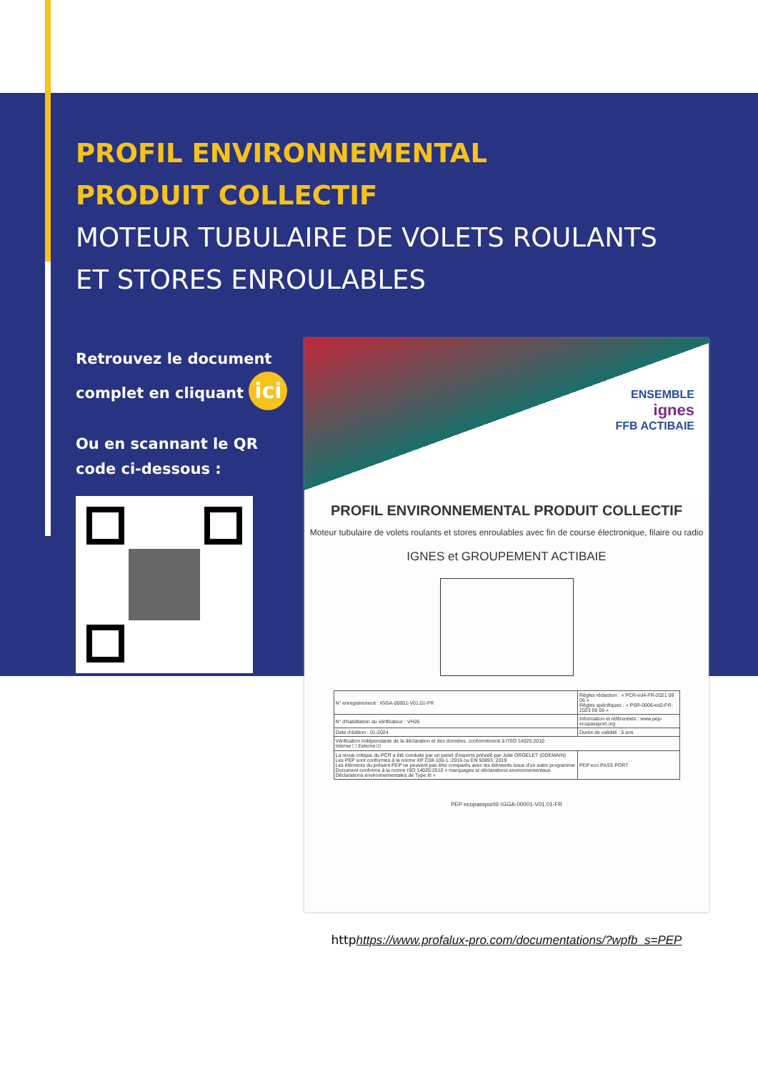PROFIL ENVIRONNEMENTAL
PRODUIT COLLECTIF
MOTEUR TUBULAIRE DE VOLETS ROULANTS
ET STORES ENROULABLES
Retrouvez le document complet en cliquant ici
Ou en scannant le QR code ci-dessous :
ENSEMBLE
ignes
FFB ACTIBAIE
PROFIL ENVIRONNEMENTAL PRODUIT COLLECTIF
Moteur tubulaire de volets roulants et stores enroulables avec fin de course électronique, filaire ou radio
IGNES et GROUPEMENT ACTIBAIE
| N° enregistrement : IGGA-00001-V01.01-FR | Règles rédaction : « PCR-ed4-FR-2021 09 06 » Règles spécifiques : « PSR-0006-ed2-FR-2023 06 06 » |
| N° d'habilitation du vérificateur : VH26 | Information et référentiels : www.pep-ecopassport.org |
| Date d'édition : 01-2024 | Durée de validité : 5 ans |
| Vérification indépendante de la déclaration et des données, conformément à l'ISO 14025:2010 Interne ☐ Externe ☑ | |
| La revue critique du PCR a été conduite par un panel d'experts présidé par Julie ORGELET (DDEMAIN) Les PEP sont conformes à la norme XP C08-100-1 :2016 ou EN 50693 :2019 Les éléments du présent PEP ne peuvent pas être comparés avec les éléments issus d'un autre programme Document conforme à la norme ISO 14025:2010 « marquages et déclarations environnementaux. Déclarations environnementales de Type III » | PEP eco PASS PORT |
PEP ecopassport® IGGA-00001-V01.01-FR
httphttps://www.profalux-pro.com/documentations/?wpfb_s=PEP